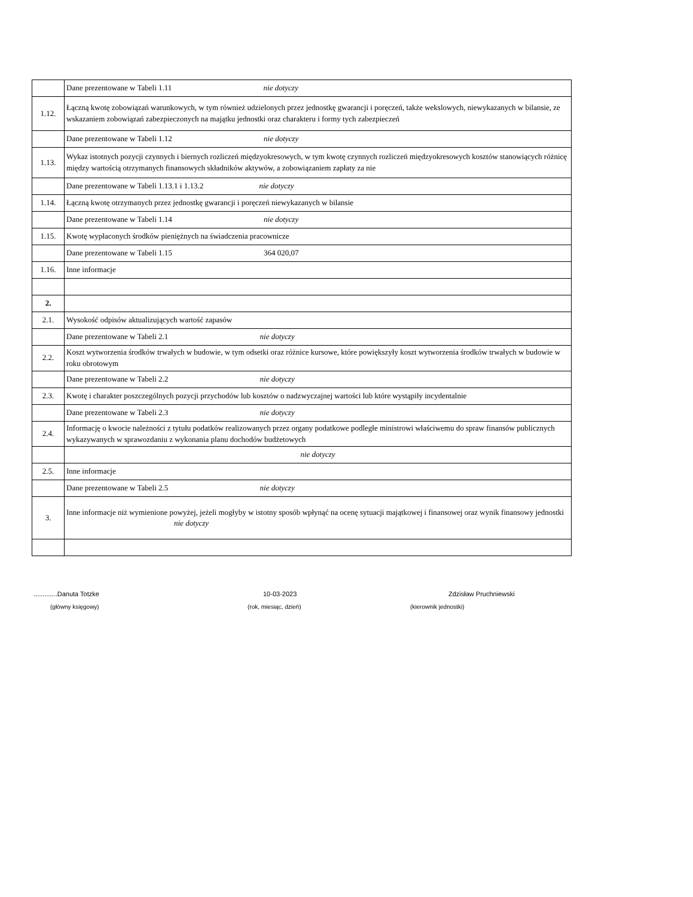| | Dane prezentowane w Tabeli 1.11 nie dotyczy |
| 1.12. | Łączną kwotę zobowiązań warunkowych, w tym również udzielonych przez jednostkę gwarancji i poręczeń, także wekslowych, niewykazanych w bilansie, ze wskazaniem zobowiązań zabezpieczonych na majątku jednostki oraz charakteru i formy tych zabezpieczeń |
| | Dane prezentowane w Tabeli 1.12 nie dotyczy |
| 1.13. | Wykaz istotnych pozycji czynnych i biernych rozliczeń międzyokresowych, w tym kwotę czynnych rozliczeń międzyokresowych kosztów stanowiących różnicę między wartością otrzymanych finansowych składników aktywów, a zobowiązaniem zapłaty za nie |
| | Dane prezentowane w Tabeli 1.13.1 i 1.13.2 nie dotyczy |
| 1.14. | Łączną kwotę otrzymanych przez jednostkę gwarancji i poręczeń niewykazanych w bilansie |
| | Dane prezentowane w Tabeli 1.14 nie dotyczy |
| 1.15. | Kwotę wypłaconych środków pieniężnych na świadczenia pracownicze |
| | Dane prezentowane w Tabeli 1.15 364 020,07 |
| 1.16. | Inne informacje |
| 2. | |
| 2.1. | Wysokość odpisów aktualizujących wartość zapasów |
| | Dane prezentowane w Tabeli 2.1 nie dotyczy |
| 2.2. | Koszt wytworzenia środków trwałych w budowie, w tym odsetki oraz różnice kursowe, które powiększyły koszt wytworzenia środków trwałych w budowie w roku obrotowym |
| | Dane prezentowane w Tabeli 2.2 nie dotyczy |
| 2.3. | Kwotę i charakter poszczególnych pozycji przychodów lub kosztów o nadzwyczajnej wartości lub które wystąpiły incydentalnie |
| | Dane prezentowane w Tabeli 2.3 nie dotyczy |
| 2.4. | Informację o kwocie należności z tytułu podatków realizowanych przez organy podatkowe podległe ministrowi właściwemu do spraw finansów publicznych wykazywanych w sprawozdaniu z wykonania planu dochodów budżetowych |
| | nie dotyczy |
| 2.5. | Inne informacje |
| | Dane prezentowane w Tabeli 2.5 nie dotyczy |
| 3. | Inne informacje niż wymienione powyżej, jeżeli mogłyby w istotny sposób wpłynąć na ocenę sytuacji majątkowej i finansowej oraz wynik finansowy jednostki nie dotyczy |
.............Danuta Totzke 10-03-2023 Zdzisław Pruchniewski
(główny księgowy) (rok, miesiąc, dzień) (kierownik jednostki)